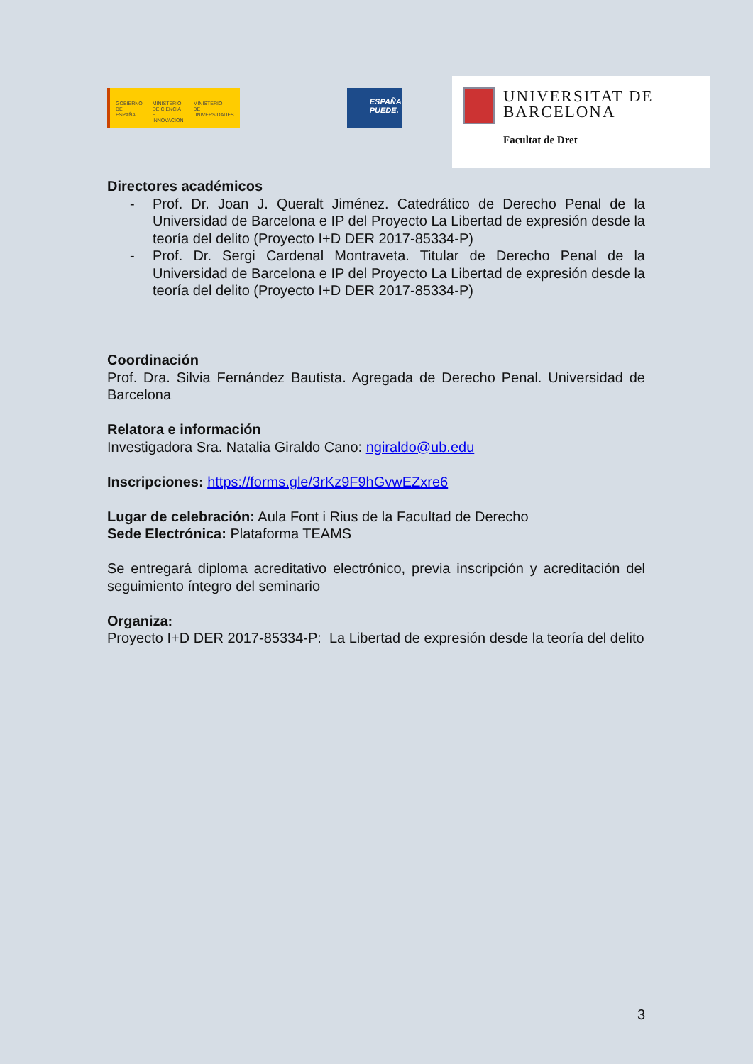GOBIERNO
DE ESPAÑA MINISTERIO
DE CIENCIA
E INNOVACIÓN MINISTERIO
DE UNIVERSIDADES
ESPAÑA
PUEDE.
UNIVERSITAT DE
BARCELONA
Facultat de Dret
Directores académicos
- Prof. Dr. Joan J. Queralt Jiménez. Catedrático de Derecho Penal de la Universidad de Barcelona e IP del Proyecto La Libertad de expresión desde la teoría del delito (Proyecto I+D DER 2017-85334-P)
- Prof. Dr. Sergi Cardenal Montraveta. Titular de Derecho Penal de la Universidad de Barcelona e IP del Proyecto La Libertad de expresión desde la teoría del delito (Proyecto I+D DER 2017-85334-P)
Coordinación
Prof. Dra. Silvia Fernández Bautista. Agregada de Derecho Penal. Universidad de Barcelona
Relatora e información
Investigadora Sra. Natalia Giraldo Cano: ngiraldo@ub.edu
Inscripciones: https://forms.gle/3rKz9F9hGvwEZxre6
Lugar de celebración: Aula Font i Rius de la Facultad de Derecho
Sede Electrónica: Plataforma TEAMS
Se entregará diploma acreditativo electrónico, previa inscripción y acreditación del seguimiento íntegro del seminario
Organiza:
Proyecto I+D DER 2017-85334-P: La Libertad de expresión desde la teoría del delito
3